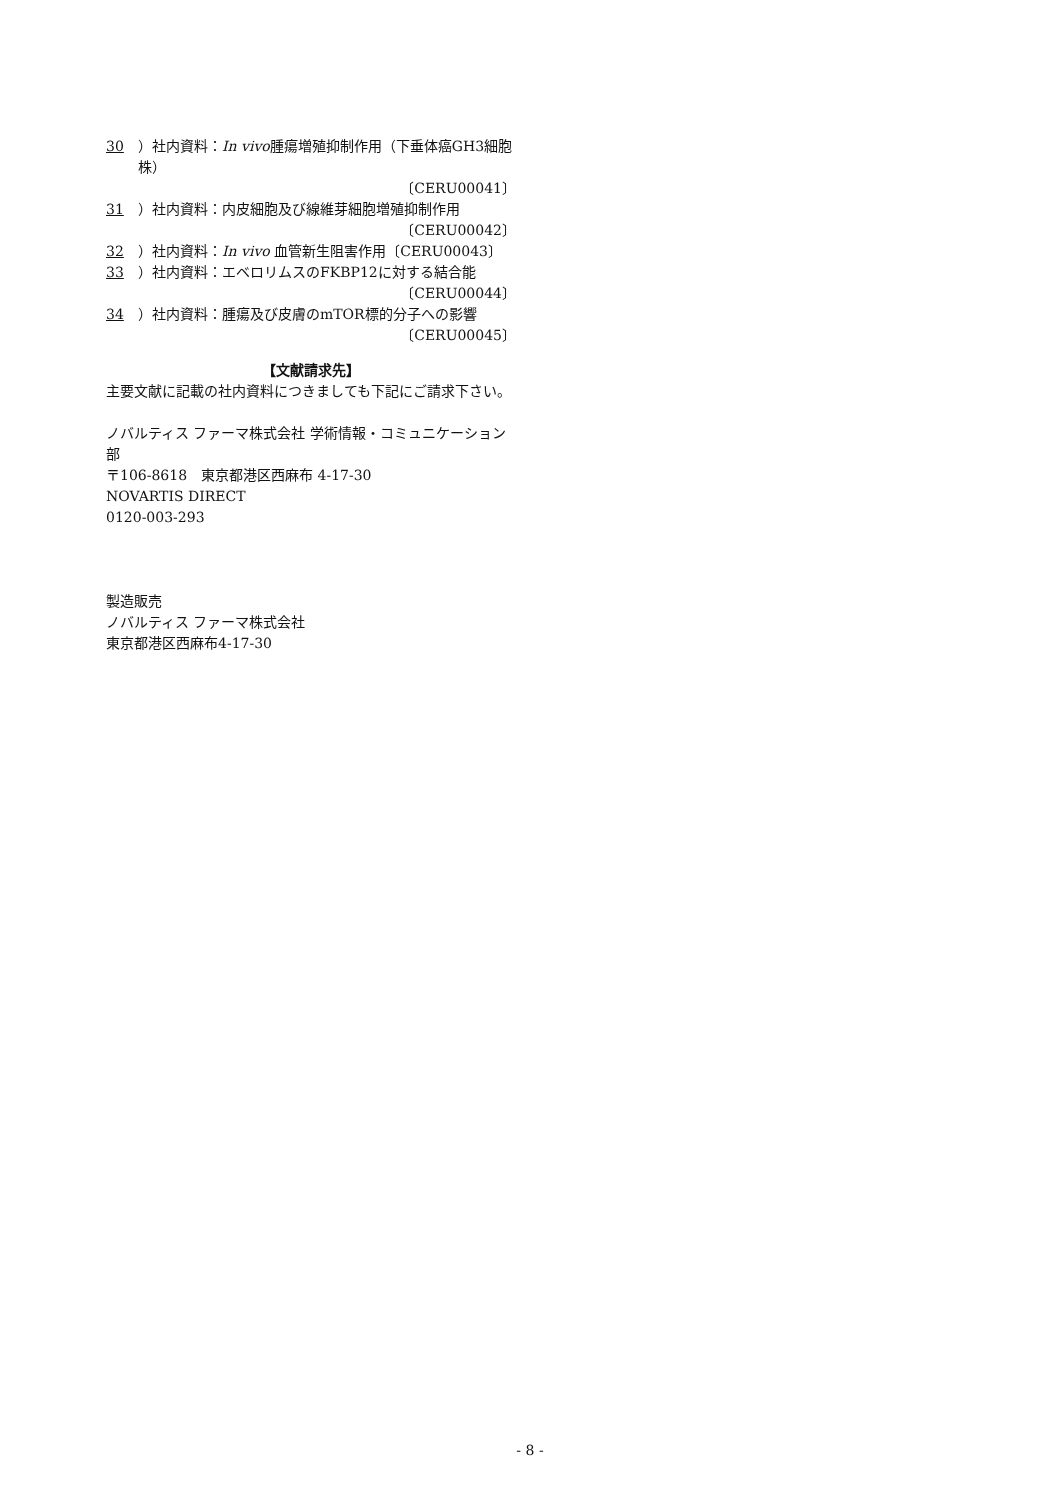30 ）社内資料：In vivo腫瘍増殖抑制作用（下垂体癌GH3細胞株）
〔CERU00041〕
31 ）社内資料：内皮細胞及び線維芽細胞増殖抑制作用
〔CERU00042〕
32 ）社内資料：In vivo 血管新生阻害作用〔CERU00043〕
33 ）社内資料：エベロリムスのFKBP12に対する結合能
〔CERU00044〕
34 ）社内資料：腫瘍及び皮膚のmTOR標的分子への影響
〔CERU00045〕
【文献請求先】
主要文献に記載の社内資料につきましても下記にご請求下さい。
ノバルティス ファーマ株式会社 学術情報・コミュニケーション部
〒106-8618　東京都港区西麻布 4-17-30
NOVARTIS DIRECT
0120-003-293
製造販売
ノバルティス ファーマ株式会社
東京都港区西麻布4-17-30
- 8 -